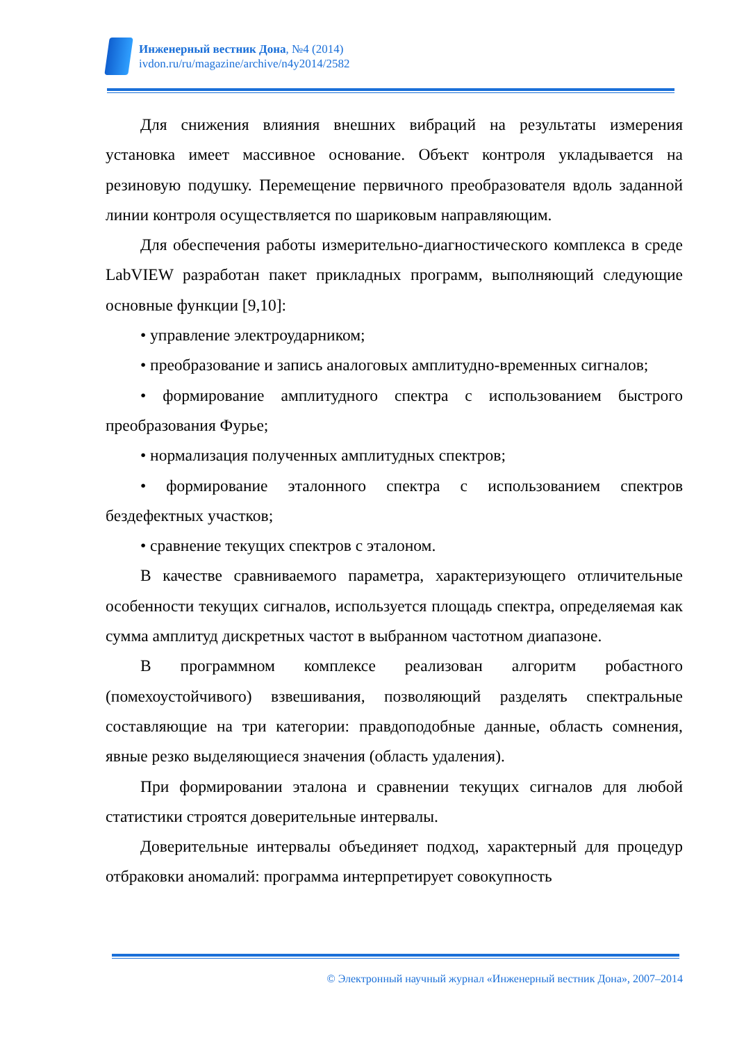Инженерный вестник Дона, №4 (2014)
ivdon.ru/ru/magazine/archive/n4y2014/2582
Для снижения влияния внешних вибраций на результаты измерения установка имеет массивное основание. Объект контроля укладывается на резиновую подушку. Перемещение первичного преобразователя вдоль заданной линии контроля осуществляется по шариковым направляющим.
Для обеспечения работы измерительно-диагностического комплекса в среде LabVIEW разработан пакет прикладных программ, выполняющий следующие основные функции [9,10]:
• управление электроударником;
• преобразование и запись аналоговых амплитудно-временных сигналов;
• формирование амплитудного спектра с использованием быстрого преобразования Фурье;
• нормализация полученных амплитудных спектров;
• формирование эталонного спектра с использованием спектров бездефектных участков;
• сравнение текущих спектров с эталоном.
В качестве сравниваемого параметра, характеризующего отличительные особенности текущих сигналов, используется площадь спектра, определяемая как сумма амплитуд дискретных частот в выбранном частотном диапазоне.
В программном комплексе реализован алгоритм робастного (помехоустойчивого) взвешивания, позволяющий разделять спектральные составляющие на три категории: правдоподобные данные, область сомнения, явные резко выделяющиеся значения (область удаления).
При формировании эталона и сравнении текущих сигналов для любой статистики строятся доверительные интервалы.
Доверительные интервалы объединяет подход, характерный для процедур отбраковки аномалий: программа интерпретирует совокупность
© Электронный научный журнал «Инженерный вестник Дона», 2007–2014